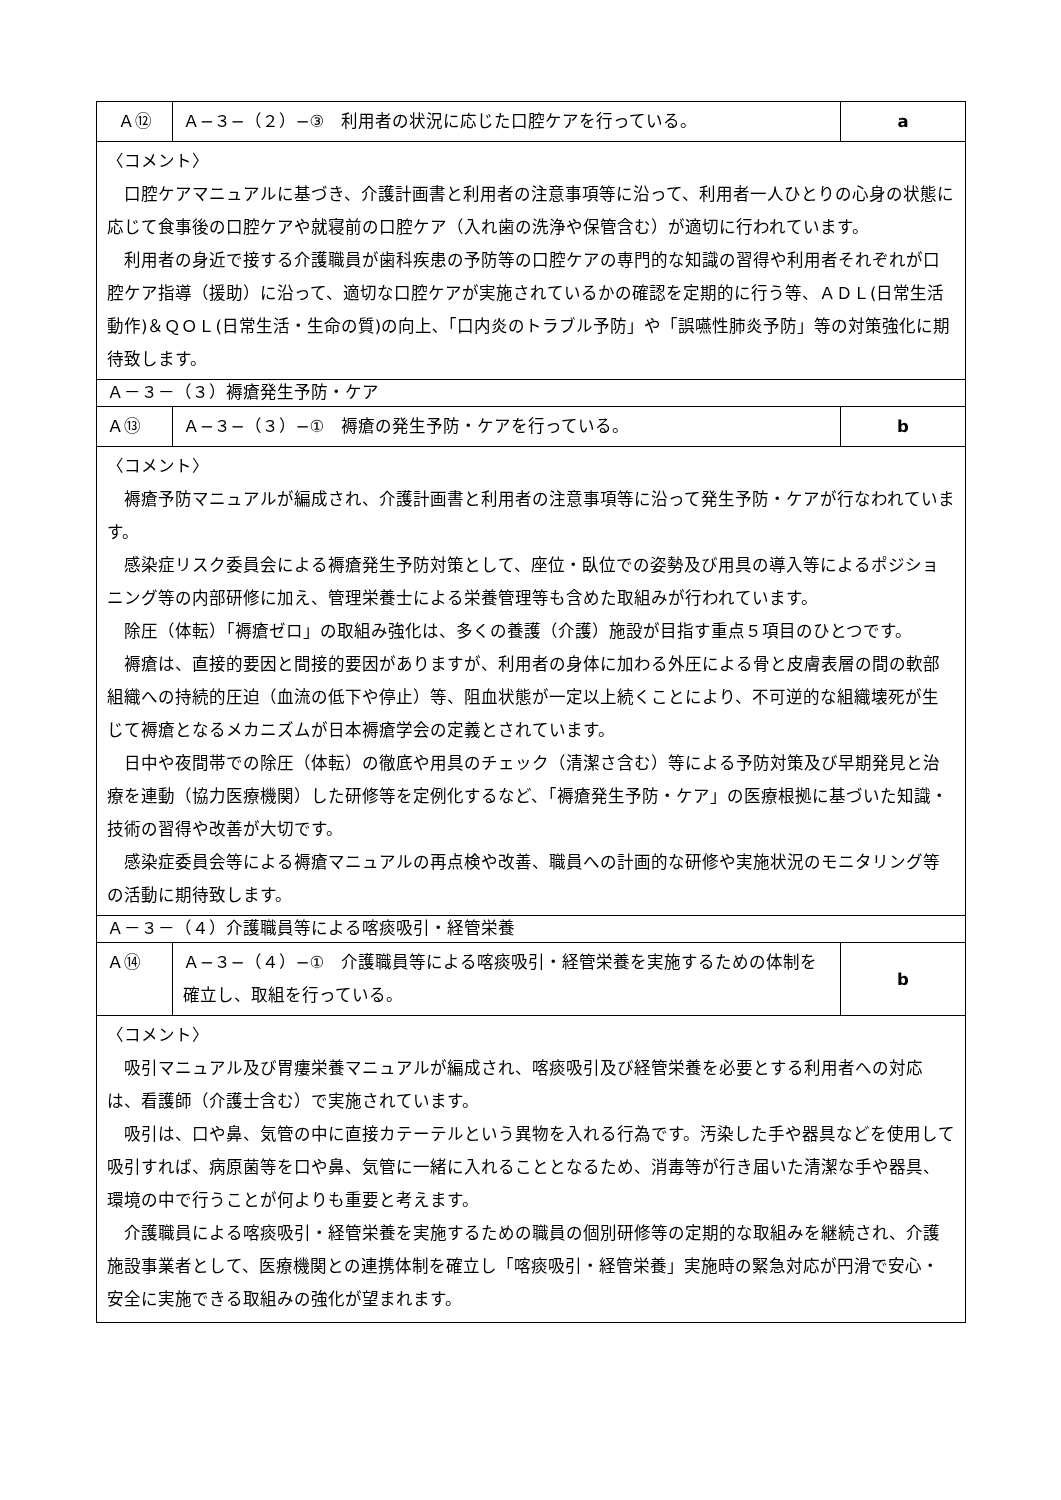| Ａ⑫ | Ａ−３−（２）−③ 利用者の状況に応じた口腔ケアを行っている。 | a |
| 〈コメント〉 口腔ケアマニュアルに基づき、介護計画書と利用者の注意事項等に沿って、利用者一人ひとりの心身の状態に応じて食事後の口腔ケアや就寝前の口腔ケア（入れ歯の洗浄や保管含む）が適切に行われています。 利用者の身近で接する介護職員が歯科疾患の予防等の口腔ケアの専門的な知識の習得や利用者それぞれが口腔ケア指導（援助）に沿って、適切な口腔ケアが実施されているかの確認を定期的に行う等、ＡＤＬ(日常生活動作)＆ＱＯＬ(日常生活・生命の質)の向上､「口内炎のトラブル予防」や「誤嚥性肺炎予防」等の対策強化に期待致します。 | | |
| Ａ－３－（３）褥瘡発生予防・ケア | | |
| Ａ⑬ | Ａ−３−（３）−① 褥瘡の発生予防・ケアを行っている。 | b |
| 〈コメント〉 褥瘡予防マニュアルが編成され、介護計画書と利用者の注意事項等に沿って発生予防・ケアが行なわれています。 感染症リスク委員会による褥瘡発生予防対策として、座位・臥位での姿勢及び用具の導入等によるポジショニング等の内部研修に加え、管理栄養士による栄養管理等も含めた取組みが行われています。 除圧（体転）「褥瘡ゼロ」の取組み強化は、多くの養護（介護）施設が目指す重点５項目のひとつです。 褥瘡は、直接的要因と間接的要因がありますが、利用者の身体に加わる外圧による骨と皮膚表層の間の軟部組織への持続的圧迫（血流の低下や停止）等、阻血状態が一定以上続くことにより、不可逆的な組織壊死が生じて褥瘡となるメカニズムが日本褥瘡学会の定義とされています。 日中や夜間帯での除圧（体転）の徹底や用具のチェック（清潔さ含む）等による予防対策及び早期発見と治療を連動（協力医療機関）した研修等を定例化するなど、「褥瘡発生予防・ケア」の医療根拠に基づいた知識・技術の習得や改善が大切です。 感染症委員会等による褥瘡マニュアルの再点検や改善、職員への計画的な研修や実施状況のモニタリング等の活動に期待致します。 | | |
| Ａ－３－（４）介護職員等による喀痰吸引・経管栄養 | | |
| Ａ⑭ | Ａ−３−（４）−① 介護職員等による喀痰吸引・経管栄養を実施するための体制を確立し、取組を行っている。 | b |
| 〈コメント〉 吸引マニュアル及び胃瘻栄養マニュアルが編成され、喀痰吸引及び経管栄養を必要とする利用者への対応は、看護師（介護士含む）で実施されています。 吸引は、口や鼻、気管の中に直接カテーテルという異物を入れる行為です。汚染した手や器具などを使用して吸引すれば、病原菌等を口や鼻、気管に一緒に入れることとなるため、消毒等が行き届いた清潔な手や器具、環境の中で行うことが何よりも重要と考えます。 介護職員による喀痰吸引・経管栄養を実施するための職員の個別研修等の定期的な取組みを継続され、介護施設事業者として、医療機関との連携体制を確立し「喀痰吸引・経管栄養」実施時の緊急対応が円滑で安心・安全に実施できる取組みの強化が望まれます。 | | |